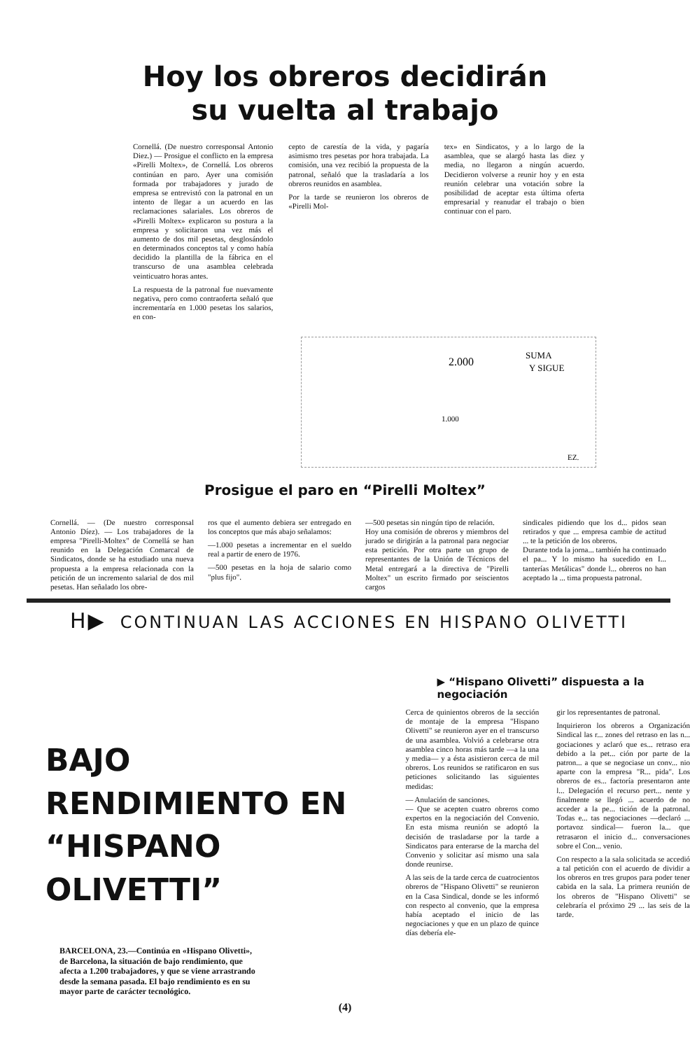Hoy los obreros decidirán
su vuelta al trabajo
Cornellá. (De nuestro corresponsal Antonio Diez.) — Prosigue el conflicto en la empresa «Pirelli Moltex», de Cornellá. Los obreros continúan en paro. Ayer una comisión formada por trabajadores y jurado de empresa se entrevistó con la patronal en un intento de llegar a un acuerdo en las reclamaciones salariales. Los obreros de «Pirelli Moltex» explicaron su postura a la empresa y solicitaron una vez más el aumento de dos mil pesetas, desglosándolo en determinados conceptos tal y como había decidido la plantilla de la fábrica en el transcurso de una asamblea celebrada veinticuatro horas antes.
La respuesta de la patronal fue nuevamente negativa, pero como contraoferta señaló que incrementaría en 1.000 pesetas los salarios, en con-
cepto de carestía de la vida, y pagaría asimismo tres pesetas por hora trabajada. La comisión, una vez recibió la propuesta de la patronal, señaló que la trasladaría a los obreros reunidos en asamblea.
Por la tarde se reunieron los obreros de «Pirelli Mol-
tex» en Sindicatos, y a lo largo de la asamblea, que se alargó hasta las diez y media, no llegaron a ningún acuerdo. Decidieron volverse a reunir hoy y en esta reunión celebrar una votación sobre la posibilidad de aceptar esta última oferta empresarial y reanudar el trabajo o bien continuar con el paro.
2.000
SUMA
Y SIGUE
1.000
EZ.
Prosigue el paro en “Pirelli Moltex”
Cornellá. — (De nuestro corresponsal Antonio Díez). — Los trabajadores de la empresa "Pirelli-Moltex" de Cornellá se han reunido en la Delegación Comarcal de Sindicatos, donde se ha estudiado una nueva propuesta a la empresa relacionada con la petición de un incremento salarial de dos mil pesetas. Han señalado los obre-
ros que el aumento debiera ser entregado en los conceptos que más abajo señalamos:
—1.000 pesetas a incrementar en el sueldo real a partir de enero de 1976.
—500 pesetas en la hoja de salario como "plus fijo".
—500 pesetas sin ningún tipo de relación.
Hoy una comisión de obreros y miembros del jurado se dirigirán a la patronal para negociar esta petición. Por otra parte un grupo de representantes de la Unión de Técnicos del Metal entregará a la directiva de "Pirelli Moltex" un escrito firmado por seiscientos cargos
sindicales pidiendo que los d... pidos sean retirados y que ... empresa cambie de actitud ... te la petición de los obreros.
Durante toda la jorna... también ha continuado el pa... Y lo mismo ha sucedido en I... tanterías Metálicas" donde l... obreros no han aceptado la ... tima propuesta patronal.
H▶ CONTINUAN LAS ACCIONES EN HISPANO OLIVETTI
BAJO
RENDIMIENTO EN
“HISPANO OLIVETTI”
BARCELONA, 23.—Continúa en «Hispano Olivetti», de Barcelona, la situación de bajo rendimiento, que afecta a 1.200 trabajadores, y que se viene arrastrando desde la semana pasada. El bajo rendimiento es en su mayor parte de carácter tecnológico.
▶ “Hispano Olivetti” dispuesta a la negociación
Cerca de quinientos obreros de la sección de montaje de la empresa "Hispano Olivetti" se reunieron ayer en el transcurso de una asamblea. Volvió a celebrarse otra asamblea cinco horas más tarde —a la una y media— y a ésta asistieron cerca de mil obreros. Los reunidos se ratificaron en sus peticiones solicitando las siguientes medidas:
— Anulación de sanciones.
— Que se acepten cuatro obreros como expertos en la negociación del Convenio. En esta misma reunión se adoptó la decisión de trasladarse por la tarde a Sindicatos para enterarse de la marcha del Convenio y solicitar así mismo una sala donde reunirse.
A las seis de la tarde cerca de cuatrocientos obreros de "Hispano Olivetti" se reunieron en la Casa Sindical, donde se les informó con respecto al convenio, que la empresa había aceptado el inicio de las negociaciones y que en un plazo de quince días debería ele-
gir los representantes de patronal.
Inquirieron los obreros a Organización Sindical las r... zones del retraso en las n... gociaciones y aclaró que es... retraso era debido a la pet... ción por parte de la patron... a que se negociase un conv... nio aparte con la empresa "R... pida". Los obreros de es... factoría presentaron ante l... Delegación el recurso pert... nente y finalmente se llegó ... acuerdo de no acceder a la pe... tición de la patronal. Todas e... tas negociaciones —declaró ... portavoz sindical— fueron la... que retrasaron el inicio d... conversaciones sobre el Con... venio.
Con respecto a la sala solicitada se accedió a tal petición con el acuerdo de dividir a los obreros en tres grupos para poder tener cabida en la sala. La primera reunión de los obreros de "Hispano Olivetti" se celebraría el próximo 29 ... las seis de la tarde.
(4)